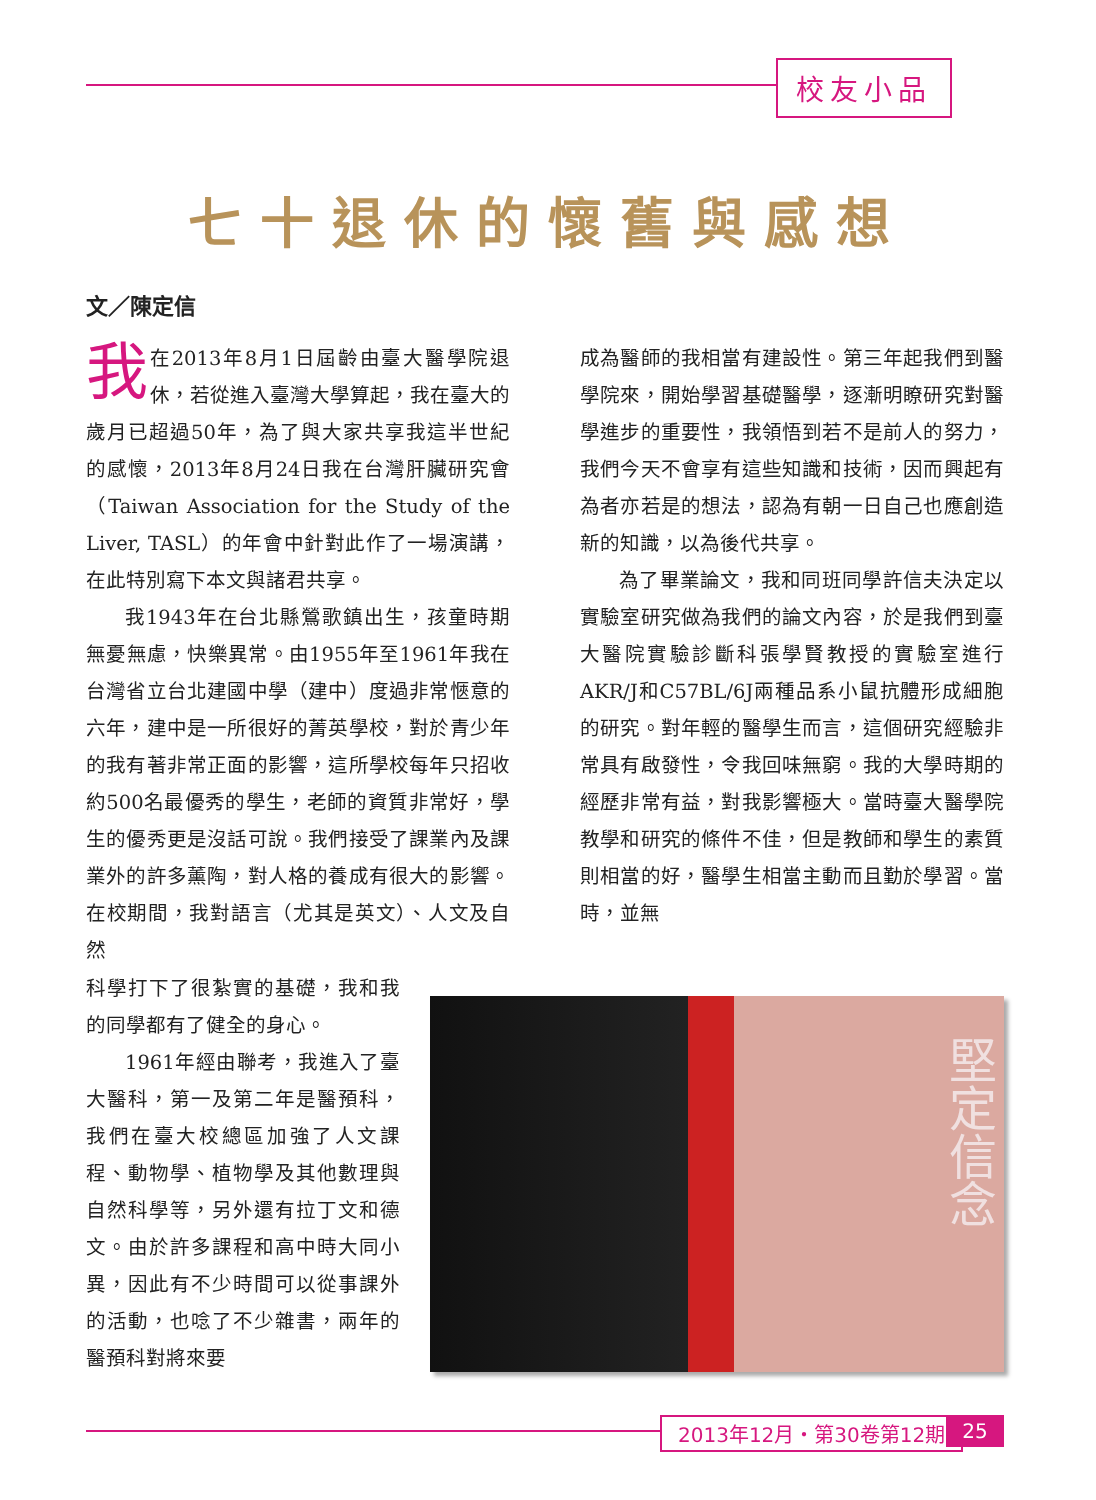校友小品
七十退休的懷舊與感想
文／陳定信
我在2013年8月1日屆齡由臺大醫學院退休，若從進入臺灣大學算起，我在臺大的歲月已超過50年，為了與大家共享我這半世紀的感懷，2013年8月24日我在台灣肝臟研究會（Taiwan Association for the Study of the Liver, TASL）的年會中針對此作了一場演講，在此特別寫下本文與諸君共享。
我1943年在台北縣鶯歌鎮出生，孩童時期無憂無慮，快樂異常。由1955年至1961年我在台灣省立台北建國中學（建中）度過非常愜意的六年，建中是一所很好的菁英學校，對於青少年的我有著非常正面的影響，這所學校每年只招收約500名最優秀的學生，老師的資質非常好，學生的優秀更是沒話可說。我們接受了課業內及課業外的許多薰陶，對人格的養成有很大的影響。在校期間，我對語言（尤其是英文）、人文及自然
科學打下了很紮實的基礎，我和我的同學都有了健全的身心。
1961年經由聯考，我進入了臺大醫科，第一及第二年是醫預科，我們在臺大校總區加強了人文課程、動物學、植物學及其他數理與自然科學等，另外還有拉丁文和德文。由於許多課程和高中時大同小異，因此有不少時間可以從事課外的活動，也唸了不少雜書，兩年的醫預科對將來要
成為醫師的我相當有建設性。第三年起我們到醫學院來，開始學習基礎醫學，逐漸明瞭研究對醫學進步的重要性，我領悟到若不是前人的努力，我們今天不會享有這些知識和技術，因而興起有為者亦若是的想法，認為有朝一日自己也應創造新的知識，以為後代共享。
為了畢業論文，我和同班同學許信夫決定以實驗室研究做為我們的論文內容，於是我們到臺大醫院實驗診斷科張學賢教授的實驗室進行AKR/J和C57BL/6J兩種品系小鼠抗體形成細胞的研究。對年輕的醫學生而言，這個研究經驗非常具有啟發性，令我回味無窮。我的大學時期的經歷非常有益，對我影響極大。當時臺大醫學院教學和研究的條件不佳，但是教師和學生的素質則相當的好，醫學生相當主動而且勤於學習。當時，並無
堅定信念
2013年12月・第30卷第12期 25